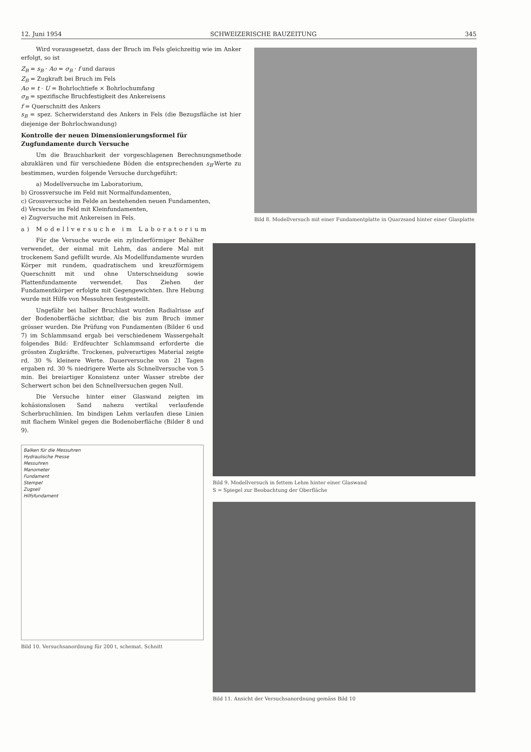12. Juni 1954 SCHWEIZERISCHE BAUZEITUNG 345
Wird vorausgesetzt, dass der Bruch im Fels gleichzeitig wie im Anker erfolgt, so ist
Z<sub>B</sub> = s<sub>B</sub> · Ao = σ<sub>B</sub> · f und daraus
Z<sub>B</sub> = Zugkraft bei Bruch im Fels
Ao = t · U = Bohrlochtiefe × Bohrlochumfang
σ<sub>B</sub> = spezifische Bruchfestigkeit des Ankereisens
f = Querschnitt des Ankers
s<sub>B</sub> = spez. Scherwiderstand des Ankers in Fels (die Bezugsfläche ist hier diejenige der Bohrlochwandung)
Kontrolle der neuen Dimensionierungsformel für Zugfundamente durch Versuche
Um die Brauchbarkeit der vorgeschlagenen Berechnungsmethode abzuklären und für verschiedene Böden die entsprechenden s<sub>B</sub>-Werte zu bestimmen, wurden folgende Versuche durchgeführt:
a) Modellversuche im Laboratorium,
b) Grossversuche im Feld mit Normalfundamenten,
c) Grossversuche im Felde an bestehenden neuen Fundamenten,
d) Versuche im Feld mit Kleinfundamenten,
e) Zugversuche mit Ankereisen in Fels.
a) Modellversuche im Laboratorium
Für die Versuche wurde ein zylinderförmiger Behälter verwendet, der einmal mit Lehm, das andere Mal mit trockenem Sand gefüllt wurde. Als Modellfundamente wurden Körper mit rundem, quadratischem und kreuzförmigem Querschnitt mit und ohne Unterschneidung sowie Plattenfundamente verwendet. Das Ziehen der Fundamentkörper erfolgte mit Gegengewichten. Ihre Hebung wurde mit Hilfe von Messuhren festgestellt.
Ungefähr bei halber Bruchlast wurden Radialrisse auf der Bodenoberfläche sichtbar, die bis zum Bruch immer grösser wurden. Die Prüfung von Fundamenten (Bilder 6 und 7) im Schlammsand ergab bei verschiedenem Wassergehalt folgendes Bild: Erdfeuchter Schlammsand erforderte die grössten Zugkräfte. Trockenes, pulverartiges Material zeigte rd. 30 % kleinere Werte. Dauerversuche von 21 Tagen ergaben rd. 30 % niedrigere Werte als Schnellversuche von 5 min. Bei breiartiger Konsistenz unter Wasser strebte der Scherwert schon bei den Schnellversuchen gegen Null.
Die Versuche hinter einer Glaswand zeigten im kohäsionslosen Sand nahezu vertikal verlaufende Scherbruchlinien. Im bindigen Lehm verlaufen diese Linien mit flachem Winkel gegen die Bodenoberfläche (Bilder 8 und 9).
Balken für die Messuhren
Hydraulische Presse
Messuhren
Manometer
Fundament
Stempel
Zugseil
Hilfsfundament
Bild 10. Versuchsanordnung für 200 t, schemat. Schnitt
Bild 8. Modellversuch mit einer Fundamentplatte in Quarzsand hinter einer Glasplatte
Bild 9. Modellversuch in fettem Lehm hinter einer Glaswand
S = Spiegel zur Beobachtung der Oberfläche
Bild 11. Ansicht der Versuchsanordnung gemäss Bild 10